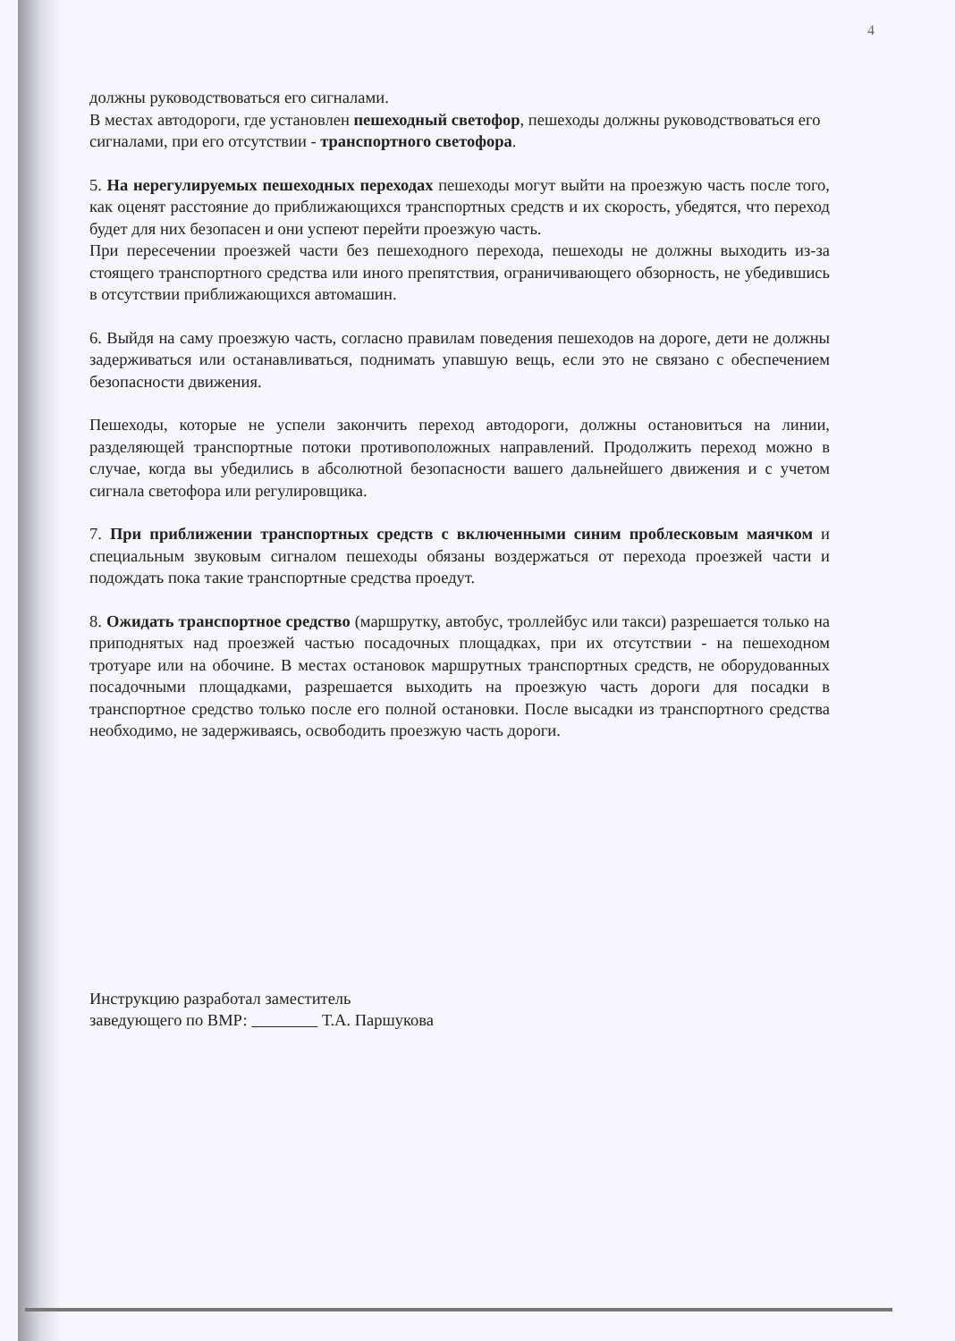4
должны руководствоваться его сигналами.
В местах автодороги, где установлен пешеходный светофор, пешеходы должны руководствоваться его сигналами, при его отсутствии - транспортного светофора.
5. На нерегулируемых пешеходных переходах пешеходы могут выйти на проезжую часть после того, как оценят расстояние до приближающихся транспортных средств и их скорость, убедятся, что переход будет для них безопасен и они успеют перейти проезжую часть.
При пересечении проезжей части без пешеходного перехода, пешеходы не должны выходить из-за стоящего транспортного средства или иного препятствия, ограничивающего обзорность, не убедившись в отсутствии приближающихся автомашин.
6. Выйдя на саму проезжую часть, согласно правилам поведения пешеходов на дороге, дети не должны задерживаться или останавливаться, поднимать упавшую вещь, если это не связано с обеспечением безопасности движения.
Пешеходы, которые не успели закончить переход автодороги, должны остановиться на линии, разделяющей транспортные потоки противоположных направлений. Продолжить переход можно в случае, когда вы убедились в абсолютной безопасности вашего дальнейшего движения и с учетом сигнала светофора или регулировщика.
7. При приближении транспортных средств с включенными синим проблесковым маячком и специальным звуковым сигналом пешеходы обязаны воздержаться от перехода проезжей части и подождать пока такие транспортные средства проедут.
8. Ожидать транспортное средство (маршрутку, автобус, троллейбус или такси) разрешается только на приподнятых над проезжей частью посадочных площадках, при их отсутствии - на пешеходном тротуаре или на обочине. В местах остановок маршрутных транспортных средств, не оборудованных посадочными площадками, разрешается выходить на проезжую часть дороги для посадки в транспортное средство только после его полной остановки. После высадки из транспортного средства необходимо, не задерживаясь, освободить проезжую часть дороги.
Инструкцию разработал заместитель
заведующего по ВМР: Т.А. Паршукова